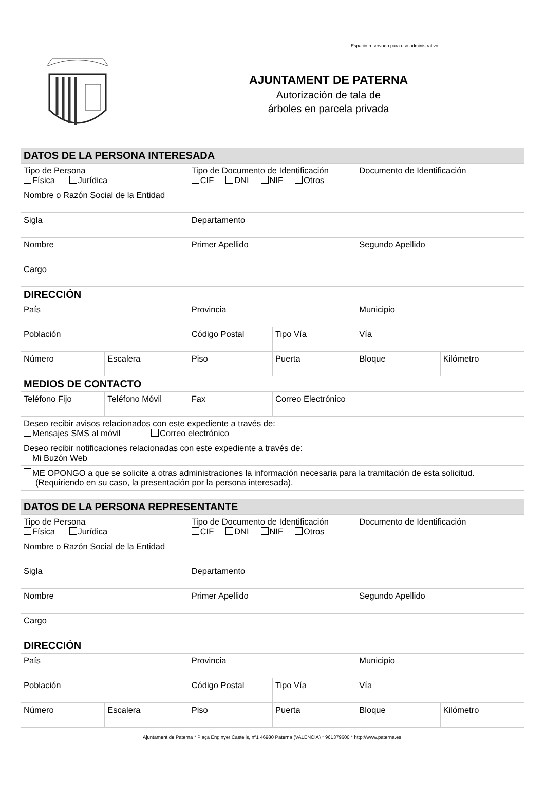AJUNTAMENT DE PATERNA
Autorización de tala de
árboles en parcela privada
Espacio reservado para uso administrativo
| DATOS DE LA PERSONA INTERESADA | | | | | |
| Tipo de Persona Física Jurídica | | Tipo de Documento de Identificación CIF DNI NIF Otros | | Documento de Identificación | |
| Nombre o Razón Social de la Entidad | | | | | |
| Sigla | | Departamento | | | |
| Nombre | | Primer Apellido | | Segundo Apellido | |
| Cargo | | | | | |
| DIRECCIÓN | | | | | |
| País | | Provincia | | Municipio | |
| Población | | Código Postal | Tipo Vía | Vía | |
| Número | Escalera | Piso | Puerta | Bloque | Kilómetro |
| MEDIOS DE CONTACTO | | | | | |
| Teléfono Fijo | Teléfono Móvil | Fax | Correo Electrónico | | |
| Deseo recibir avisos relacionados con este expediente a través de: Mensajes SMS al móvil Correo electrónico | | | | | |
| Deseo recibir notificaciones relacionadas con este expediente a través de: Mi Buzón Web | | | | | |
| ME OPONGO a que se solicite a otras administraciones la información necesaria para la tramitación de esta solicitud. (Requiriendo en su caso, la presentación por la persona interesada). | | | | | |
| DATOS DE LA PERSONA REPRESENTANTE | | | | | |
| Tipo de Persona Física Jurídica | | Tipo de Documento de Identificación CIF DNI NIF Otros | | Documento de Identificación | |
| Nombre o Razón Social de la Entidad | | | | | |
| Sigla | | Departamento | | | |
| Nombre | | Primer Apellido | | Segundo Apellido | |
| Cargo | | | | | |
| DIRECCIÓN | | | | | |
| País | | Provincia | | Municipio | |
| Población | | Código Postal | Tipo Vía | Vía | |
| Número | Escalera | Piso | Puerta | Bloque | Kilómetro |
Ajuntament de Paterna * Plaça Enginyer Castells, nº1 46980 Paterna (VALENCIA) * 961379600 * http://www.paterna.es